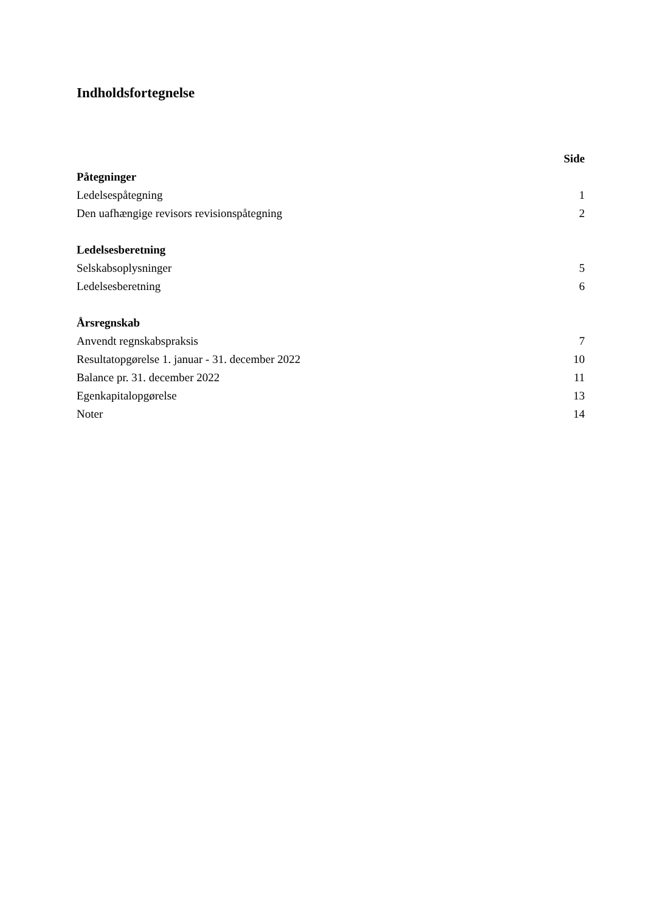Indholdsfortegnelse
| | Side |
| Påtegninger | |
| Ledelsespåtegning | 1 |
| Den uafhængige revisors revisionspåtegning | 2 |
| Ledelsesberetning | |
| Selskabsoplysninger | 5 |
| Ledelsesberetning | 6 |
| Årsregnskab | |
| Anvendt regnskabspraksis | 7 |
| Resultatopgørelse 1. januar - 31. december 2022 | 10 |
| Balance pr. 31. december 2022 | 11 |
| Egenkapitalopgørelse | 13 |
| Noter | 14 |